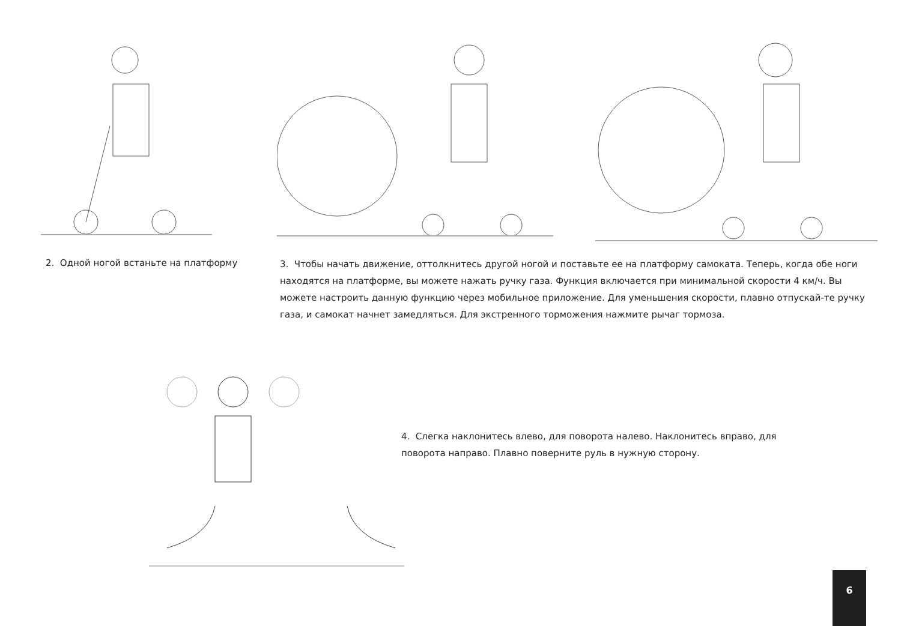2. Одной ногой встаньте на платформу
3. Чтобы начать движение, оттолкнитесь другой ногой и поставьте ее на платформу самоката. Теперь, когда обе ноги находятся на платформе, вы можете нажать ручку газа. Функция включается при минимальной скорости 4 км/ч. Вы можете настроить данную функцию через мобильное приложение. Для уменьшения скорости, плавно отпускай-те ручку газа, и самокат начнет замедляться. Для экстренного торможения нажмите рычаг тормоза.
4. Слегка наклонитесь влево, для поворота налево. Наклонитесь вправо, для поворота направо. Плавно поверните руль в нужную сторону.
6